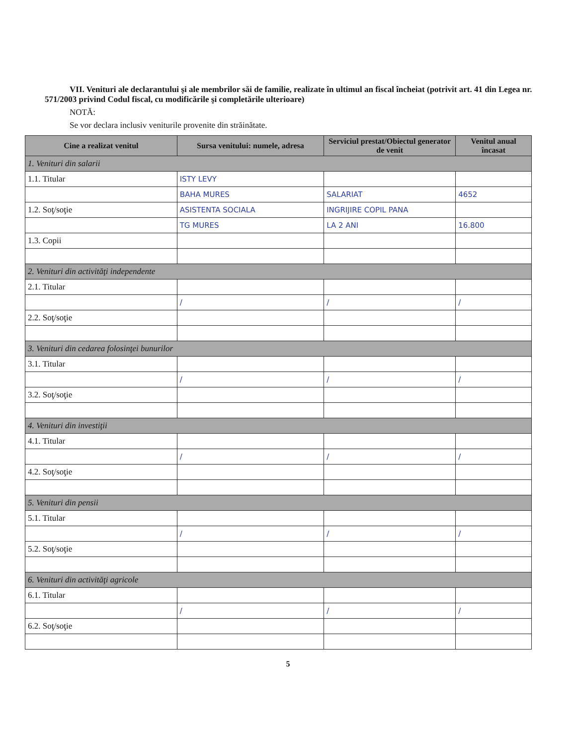VII. Venituri ale declarantului şi ale membrilor săi de familie, realizate în ultimul an fiscal încheiat (potrivit art. 41 din Legea nr. 571/2003 privind Codul fiscal, cu modificările şi completările ulterioare)
NOTĂ:
Se vor declara inclusiv veniturile provenite din străinătate.
| Cine a realizat venitul | Sursa venitului: numele, adresa | Serviciul prestat/Obiectul generator de venit | Venitul anual încasat |
| --- | --- | --- | --- |
| 1. Venituri din salarii | | | |
| 1.1. Titular | ISTY LEVY | | |
| | BAHA MURES | SALARIAT | 4652 |
| 1.2. Soţ/soţie | ASISTENTA SOCIALA | INGRIJIRE COPIL PANA | |
| | TG MURES | LA 2 ANI | 16.800 |
| 1.3. Copii | | | |
| 2. Venituri din activităţi independente | | | |
| 2.1. Titular | | | |
| | / | / | / |
| 2.2. Soţ/soţie | | | |
| 3. Venituri din cedarea folosinţei bunurilor | | | |
| 3.1. Titular | | | |
| | / | / | / |
| 3.2. Soţ/soţie | | | |
| 4. Venituri din investiţii | | | |
| 4.1. Titular | | | |
| | / | / | / |
| 4.2. Soţ/soţie | | | |
| 5. Venituri din pensii | | | |
| 5.1. Titular | | | |
| | / | / | / |
| 5.2. Soţ/soţie | | | |
| 6. Venituri din activităţi agricole | | | |
| 6.1. Titular | | | |
| | / | / | / |
| 6.2. Soţ/soţie | | | |
5